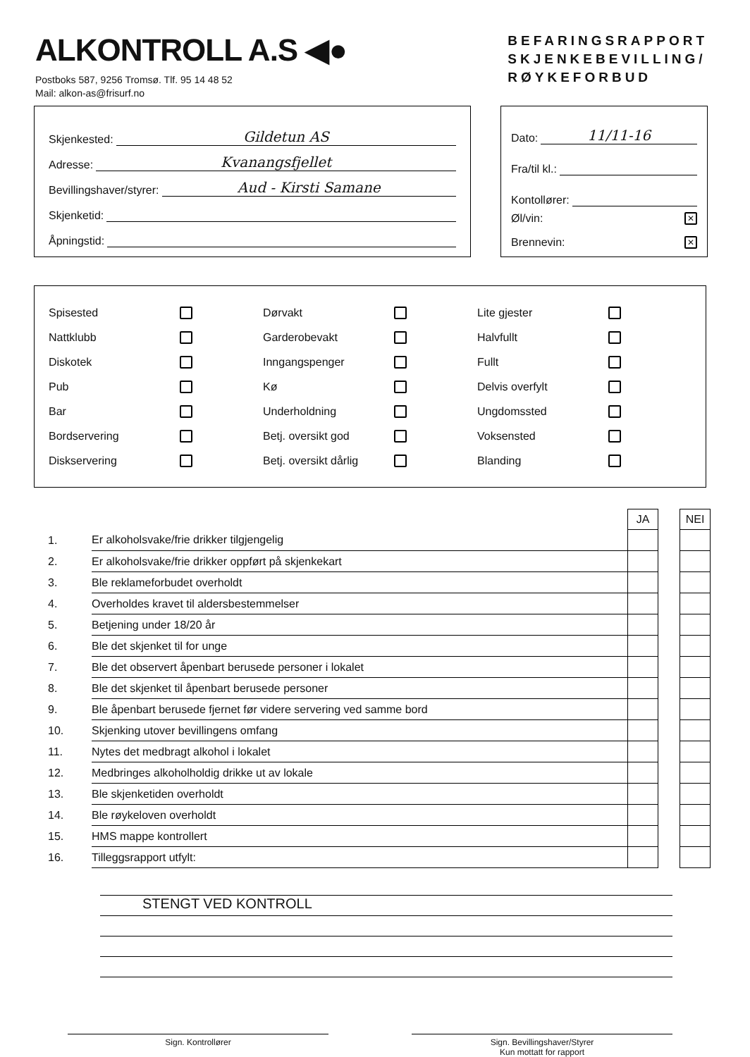ALKONTROLL A.S ◀●
Postboks 587, 9256 Tromsø. Tlf. 95 14 48 52
Mail: alkon-as@frisurf.no
BEFARINGSRAPPORT
SKJENKEBEVILLING/
RØYKEFORBUD
Skjenkested: Gildetun AS
Adresse: Kvanangsfjellet
Bevillingshaver/styrer: Aud - Kirsti Samane
Skjenketid:
Åpningstid:
Dato: 11/11-16
Fra/til kl.:
Kontollører:
Øl/vin: ✕
Brennevin: ✕
Spisested
Nattklubb
Diskotek
Pub
Bar
Bordservering
Diskservering
Dørvakt
Garderobevakt
Inngangspenger
Kø
Underholdning
Betj. oversikt god
Betj. oversikt dårlig
Lite gjester
Halvfullt
Fullt
Delvis overfylt
Ungdomssted
Voksensted
Blanding
| | | JA | | NEI |
| 1. | Er alkoholsvake/frie drikker tilgjengelig | | | |
| 2. | Er alkoholsvake/frie drikker oppført på skjenkekart | | | |
| 3. | Ble reklameforbudet overholdt | | | |
| 4. | Overholdes kravet til aldersbestemmelser | | | |
| 5. | Betjening under 18/20 år | | | |
| 6. | Ble det skjenket til for unge | | | |
| 7. | Ble det observert åpenbart berusede personer i lokalet | | | |
| 8. | Ble det skjenket til åpenbart berusede personer | | | |
| 9. | Ble åpenbart berusede fjernet før videre servering ved samme bord | | | |
| 10. | Skjenking utover bevillingens omfang | | | |
| 11. | Nytes det medbragt alkohol i lokalet | | | |
| 12. | Medbringes alkoholholdig drikke ut av lokale | | | |
| 13. | Ble skjenketiden overholdt | | | |
| 14. | Ble røykeloven overholdt | | | |
| 15. | HMS mappe kontrollert | | | |
| 16. | Tilleggsrapport utfylt: | | | |
STENGT VED KONTROLL
Sign. Kontrollører Sign. Bevillingshaver/Styrer
Kun mottatt for rapport